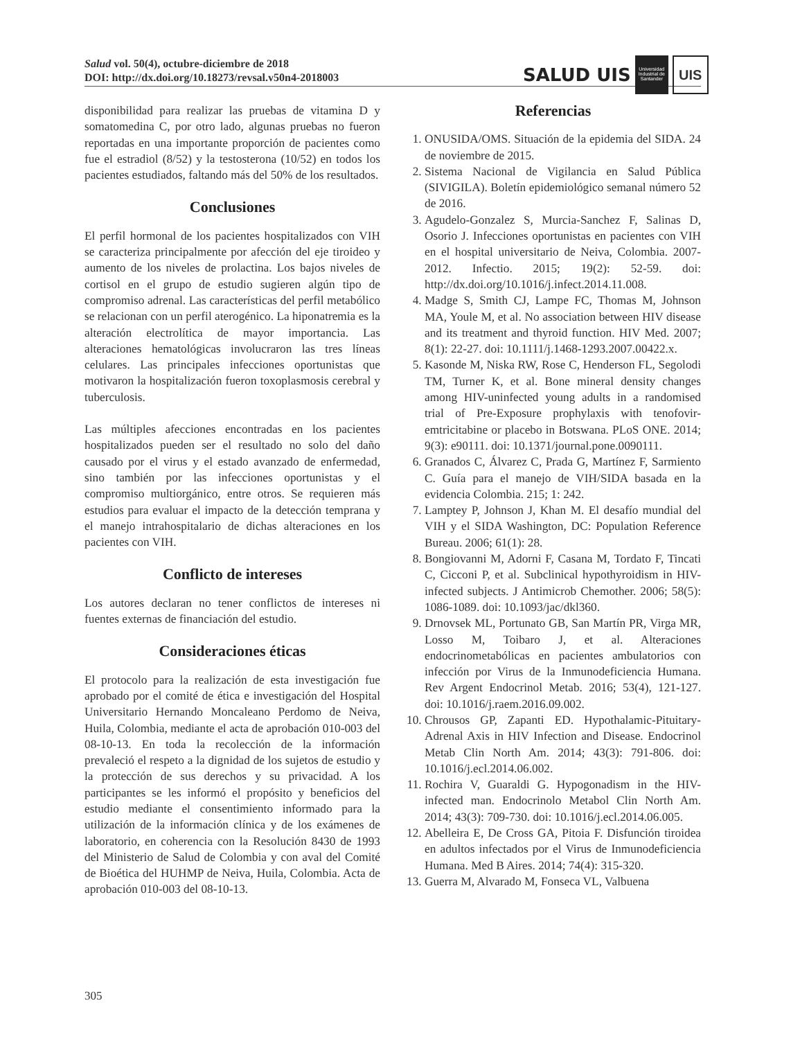Salud vol. 50(4), octubre-diciembre de 2018
DOI: http://dx.doi.org/10.18273/revsal.v50n4-2018003
SALUD UIS
Universidad Industrial de Santander
UIS
disponibilidad para realizar las pruebas de vitamina D y somatomedina C, por otro lado, algunas pruebas no fueron reportadas en una importante proporción de pacientes como fue el estradiol (8/52) y la testosterona (10/52) en todos los pacientes estudiados, faltando más del 50% de los resultados.
Conclusiones
El perfil hormonal de los pacientes hospitalizados con VIH se caracteriza principalmente por afección del eje tiroideo y aumento de los niveles de prolactina. Los bajos niveles de cortisol en el grupo de estudio sugieren algún tipo de compromiso adrenal. Las características del perfil metabólico se relacionan con un perfil aterogénico. La hiponatremia es la alteración electrolítica de mayor importancia. Las alteraciones hematológicas involucraron las tres líneas celulares. Las principales infecciones oportunistas que motivaron la hospitalización fueron toxoplasmosis cerebral y tuberculosis.
Las múltiples afecciones encontradas en los pacientes hospitalizados pueden ser el resultado no solo del daño causado por el virus y el estado avanzado de enfermedad, sino también por las infecciones oportunistas y el compromiso multiorgánico, entre otros. Se requieren más estudios para evaluar el impacto de la detección temprana y el manejo intrahospitalario de dichas alteraciones en los pacientes con VIH.
Conflicto de intereses
Los autores declaran no tener conflictos de intereses ni fuentes externas de financiación del estudio.
Consideraciones éticas
El protocolo para la realización de esta investigación fue aprobado por el comité de ética e investigación del Hospital Universitario Hernando Moncaleano Perdomo de Neiva, Huila, Colombia, mediante el acta de aprobación 010-003 del 08-10-13. En toda la recolección de la información prevaleció el respeto a la dignidad de los sujetos de estudio y la protección de sus derechos y su privacidad. A los participantes se les informó el propósito y beneficios del estudio mediante el consentimiento informado para la utilización de la información clínica y de los exámenes de laboratorio, en coherencia con la Resolución 8430 de 1993 del Ministerio de Salud de Colombia y con aval del Comité de Bioética del HUHMP de Neiva, Huila, Colombia. Acta de aprobación 010-003 del 08-10-13.
Referencias
1. ONUSIDA/OMS. Situación de la epidemia del SIDA. 24 de noviembre de 2015.
2. Sistema Nacional de Vigilancia en Salud Pública (SIVIGILA). Boletín epidemiológico semanal número 52 de 2016.
3. Agudelo-Gonzalez S, Murcia-Sanchez F, Salinas D, Osorio J. Infecciones oportunistas en pacientes con VIH en el hospital universitario de Neiva, Colombia. 2007-2012. Infectio. 2015; 19(2): 52-59. doi: http://dx.doi.org/10.1016/j.infect.2014.11.008.
4. Madge S, Smith CJ, Lampe FC, Thomas M, Johnson MA, Youle M, et al. No association between HIV disease and its treatment and thyroid function. HIV Med. 2007; 8(1): 22-27. doi: 10.1111/j.1468-1293.2007.00422.x.
5. Kasonde M, Niska RW, Rose C, Henderson FL, Segolodi TM, Turner K, et al. Bone mineral density changes among HIV-uninfected young adults in a randomised trial of Pre-Exposure prophylaxis with tenofovir-emtricitabine or placebo in Botswana. PLoS ONE. 2014; 9(3): e90111. doi: 10.1371/journal.pone.0090111.
6. Granados C, Álvarez C, Prada G, Martínez F, Sarmiento C. Guía para el manejo de VIH/SIDA basada en la evidencia Colombia. 215; 1: 242.
7. Lamptey P, Johnson J, Khan M. El desafío mundial del VIH y el SIDA Washington, DC: Population Reference Bureau. 2006; 61(1): 28.
8. Bongiovanni M, Adorni F, Casana M, Tordato F, Tincati C, Cicconi P, et al. Subclinical hypothyroidism in HIV-infected subjects. J Antimicrob Chemother. 2006; 58(5): 1086-1089. doi: 10.1093/jac/dkl360.
9. Drnovsek ML, Portunato GB, San Martín PR, Virga MR, Losso M, Toibaro J, et al. Alteraciones endocrinometabólicas en pacientes ambulatorios con infección por Virus de la Inmunodeficiencia Humana. Rev Argent Endocrinol Metab. 2016; 53(4), 121-127. doi: 10.1016/j.raem.2016.09.002.
10. Chrousos GP, Zapanti ED. Hypothalamic-Pituitary-Adrenal Axis in HIV Infection and Disease. Endocrinol Metab Clin North Am. 2014; 43(3): 791-806. doi: 10.1016/j.ecl.2014.06.002.
11. Rochira V, Guaraldi G. Hypogonadism in the HIV-infected man. Endocrinolo Metabol Clin North Am. 2014; 43(3): 709-730. doi: 10.1016/j.ecl.2014.06.005.
12. Abelleira E, De Cross GA, Pitoia F. Disfunción tiroidea en adultos infectados por el Virus de Inmunodeficiencia Humana. Med B Aires. 2014; 74(4): 315-320.
13. Guerra M, Alvarado M, Fonseca VL, Valbuena
305